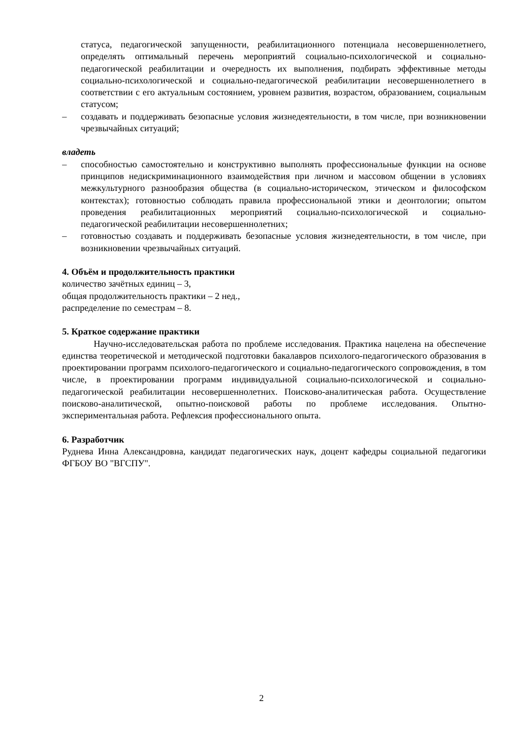статуса, педагогической запущенности, реабилитационного потенциала несовершеннолетнего, определять оптимальный перечень мероприятий социально-психологической и социально-педагогической реабилитации и очередность их выполнения, подбирать эффективные методы социально-психологической и социально-педагогической реабилитации несовершеннолетнего в соответствии с его актуальным состоянием, уровнем развития, возрастом, образованием, социальным статусом;
– создавать и поддерживать безопасные условия жизнедеятельности, в том числе, при возникновении чрезвычайных ситуаций;
владеть
– способностью самостоятельно и конструктивно выполнять профессиональные функции на основе принципов недискриминационного взаимодействия при личном и массовом общении в условиях межкультурного разнообразия общества (в социально-историческом, этическом и философском контекстах); готовностью соблюдать правила профессиональной этики и деонтологии; опытом проведения реабилитационных мероприятий социально-психологической и социально-педагогической реабилитации несовершеннолетних;
– готовностью создавать и поддерживать безопасные условия жизнедеятельности, в том числе, при возникновении чрезвычайных ситуаций.
4. Объём и продолжительность практики
количество зачётных единиц – 3,
общая продолжительность практики – 2 нед.,
распределение по семестрам – 8.
5. Краткое содержание практики
Научно-исследовательская работа по проблеме исследования. Практика нацелена на обеспечение единства теоретической и методической подготовки бакалавров психолого-педагогического образования в проектировании программ психолого-педагогического и социально-педагогического сопровождения, в том числе, в проектировании программ индивидуальной социально-психологической и социально-педагогической реабилитации несовершеннолетних. Поисково-аналитическая работа. Осуществление поисково-аналитической, опытно-поисковой работы по проблеме исследования. Опытно-экспериментальная работа. Рефлексия профессионального опыта.
6. Разработчик
Руднева Инна Александровна, кандидат педагогических наук, доцент кафедры социальной педагогики ФГБОУ ВО "ВГСПУ".
2